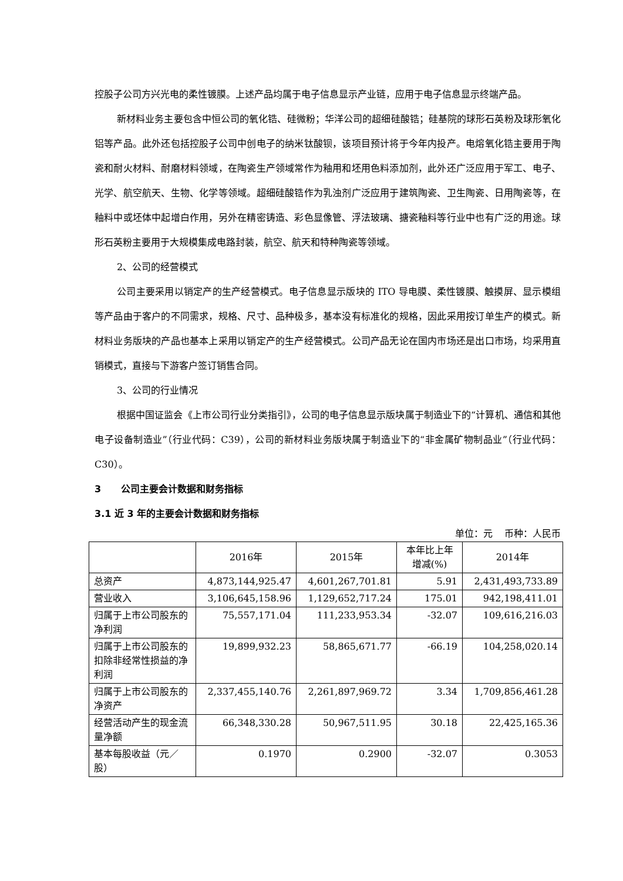控股子公司方兴光电的柔性镀膜。上述产品均属于电子信息显示产业链，应用于电子信息显示终端产品。
新材料业务主要包含中恒公司的氧化锆、硅微粉；华洋公司的超细硅酸锆；硅基院的球形石英粉及球形氧化铝等产品。此外还包括控股子公司中创电子的纳米钛酸钡，该项目预计将于今年内投产。电熔氧化锆主要用于陶瓷和耐火材料、耐磨材料领域，在陶瓷生产领域常作为釉用和坯用色料添加剂，此外还广泛应用于军工、电子、光学、航空航天、生物、化学等领域。超细硅酸锆作为乳浊剂广泛应用于建筑陶瓷、卫生陶瓷、日用陶瓷等，在釉料中或坯体中起增白作用，另外在精密铸造、彩色显像管、浮法玻璃、搪瓷釉料等行业中也有广泛的用途。球形石英粉主要用于大规模集成电路封装，航空、航天和特种陶瓷等领域。
2、公司的经营模式
公司主要采用以销定产的生产经营模式。电子信息显示版块的 ITO 导电膜、柔性镀膜、触摸屏、显示模组等产品由于客户的不同需求，规格、尺寸、品种极多，基本没有标准化的规格，因此采用按订单生产的模式。新材料业务版块的产品也基本上采用以销定产的生产经营模式。公司产品无论在国内市场还是出口市场，均采用直销模式，直接与下游客户签订销售合同。
3、公司的行业情况
根据中国证监会《上市公司行业分类指引》，公司的电子信息显示版块属于制造业下的“计算机、通信和其他电子设备制造业”（行业代码：C39），公司的新材料业务版块属于制造业下的“非金属矿物制品业”（行业代码：C30）。
3 公司主要会计数据和财务指标
3.1 近 3 年的主要会计数据和财务指标
单位：元 币种：人民币
| | 2016年 | 2015年 | 本年比上年增减(%) | 2014年 |
| --- | --- | --- | --- | --- |
| 总资产 | 4,873,144,925.47 | 4,601,267,701.81 | 5.91 | 2,431,493,733.89 |
| 营业收入 | 3,106,645,158.96 | 1,129,652,717.24 | 175.01 | 942,198,411.01 |
| 归属于上市公司股东的净利润 | 75,557,171.04 | 111,233,953.34 | -32.07 | 109,616,216.03 |
| 归属于上市公司股东的扣除非经常性损益的净利润 | 19,899,932.23 | 58,865,671.77 | -66.19 | 104,258,020.14 |
| 归属于上市公司股东的净资产 | 2,337,455,140.76 | 2,261,897,969.72 | 3.34 | 1,709,856,461.28 |
| 经营活动产生的现金流量净额 | 66,348,330.28 | 50,967,511.95 | 30.18 | 22,425,165.36 |
| 基本每股收益（元／股） | 0.1970 | 0.2900 | -32.07 | 0.3053 |